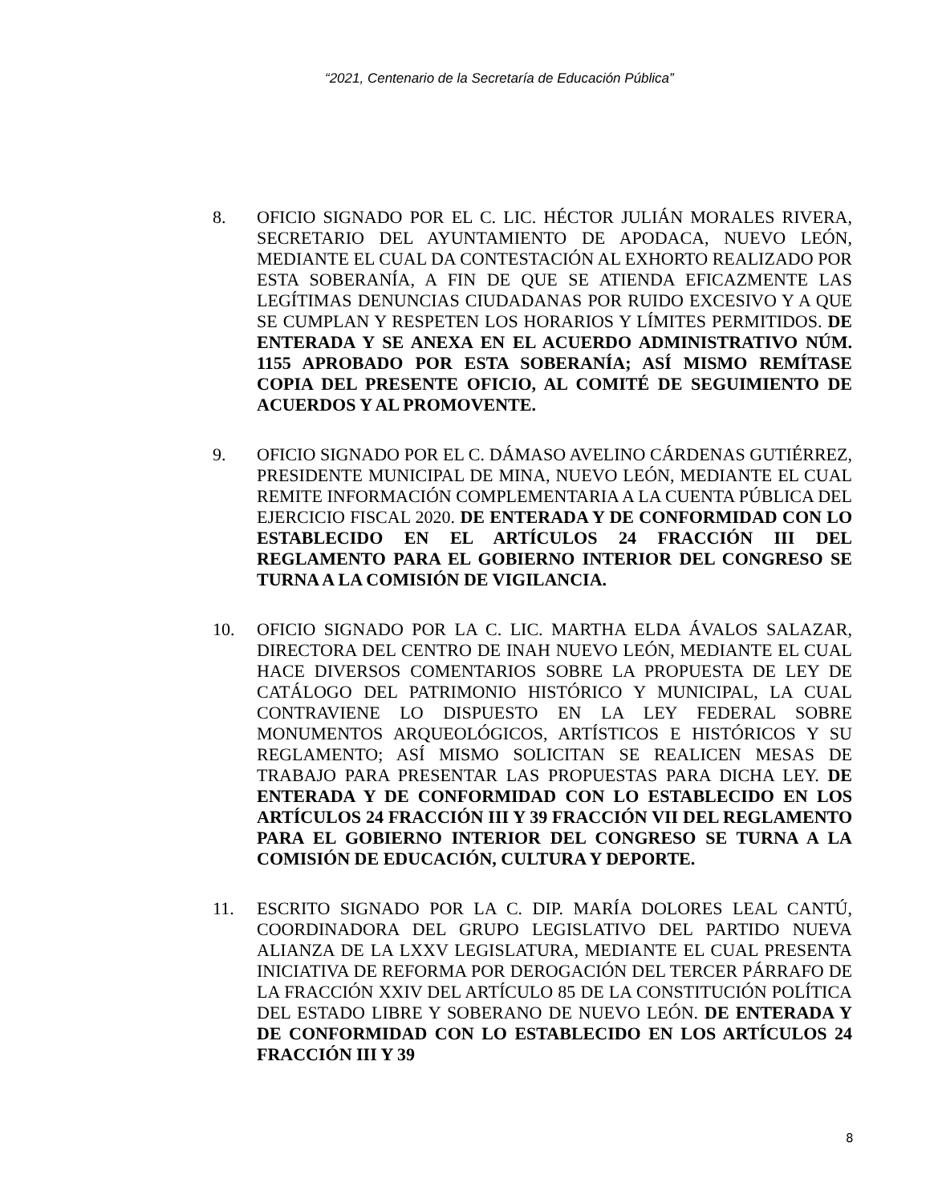“2021, Centenario de la Secretaría de Educación Pública”
8. OFICIO SIGNADO POR EL C. LIC. HÉCTOR JULIÁN MORALES RIVERA, SECRETARIO DEL AYUNTAMIENTO DE APODACA, NUEVO LEÓN, MEDIANTE EL CUAL DA CONTESTACIÓN AL EXHORTO REALIZADO POR ESTA SOBERANÍA, A FIN DE QUE SE ATIENDA EFICAZMENTE LAS LEGÍTIMAS DENUNCIAS CIUDADANAS POR RUIDO EXCESIVO Y A QUE SE CUMPLAN Y RESPETEN LOS HORARIOS Y LÍMITES PERMITIDOS. DE ENTERADA Y SE ANEXA EN EL ACUERDO ADMINISTRATIVO NÚM. 1155 APROBADO POR ESTA SOBERANÍA; ASÍ MISMO REMÍTASE COPIA DEL PRESENTE OFICIO, AL COMITÉ DE SEGUIMIENTO DE ACUERDOS Y AL PROMOVENTE.
9. OFICIO SIGNADO POR EL C. DÁMASO AVELINO CÁRDENAS GUTIÉRREZ, PRESIDENTE MUNICIPAL DE MINA, NUEVO LEÓN, MEDIANTE EL CUAL REMITE INFORMACIÓN COMPLEMENTARIA A LA CUENTA PÚBLICA DEL EJERCICIO FISCAL 2020. DE ENTERADA Y DE CONFORMIDAD CON LO ESTABLECIDO EN EL ARTÍCULOS 24 FRACCIÓN III DEL REGLAMENTO PARA EL GOBIERNO INTERIOR DEL CONGRESO SE TURNA A LA COMISIÓN DE VIGILANCIA.
10. OFICIO SIGNADO POR LA C. LIC. MARTHA ELDA ÁVALOS SALAZAR, DIRECTORA DEL CENTRO DE INAH NUEVO LEÓN, MEDIANTE EL CUAL HACE DIVERSOS COMENTARIOS SOBRE LA PROPUESTA DE LEY DE CATÁLOGO DEL PATRIMONIO HISTÓRICO Y MUNICIPAL, LA CUAL CONTRAVIENE LO DISPUESTO EN LA LEY FEDERAL SOBRE MONUMENTOS ARQUEOLÓGICOS, ARTÍSTICOS E HISTÓRICOS Y SU REGLAMENTO; ASÍ MISMO SOLICITAN SE REALICEN MESAS DE TRABAJO PARA PRESENTAR LAS PROPUESTAS PARA DICHA LEY. DE ENTERADA Y DE CONFORMIDAD CON LO ESTABLECIDO EN LOS ARTÍCULOS 24 FRACCIÓN III Y 39 FRACCIÓN VII DEL REGLAMENTO PARA EL GOBIERNO INTERIOR DEL CONGRESO SE TURNA A LA COMISIÓN DE EDUCACIÓN, CULTURA Y DEPORTE.
11. ESCRITO SIGNADO POR LA C. DIP. MARÍA DOLORES LEAL CANTÚ, COORDINADORA DEL GRUPO LEGISLATIVO DEL PARTIDO NUEVA ALIANZA DE LA LXXV LEGISLATURA, MEDIANTE EL CUAL PRESENTA INICIATIVA DE REFORMA POR DEROGACIÓN DEL TERCER PÁRRAFO DE LA FRACCIÓN XXIV DEL ARTÍCULO 85 DE LA CONSTITUCIÓN POLÍTICA DEL ESTADO LIBRE Y SOBERANO DE NUEVO LEÓN. DE ENTERADA Y DE CONFORMIDAD CON LO ESTABLECIDO EN LOS ARTÍCULOS 24 FRACCIÓN III Y 39
8